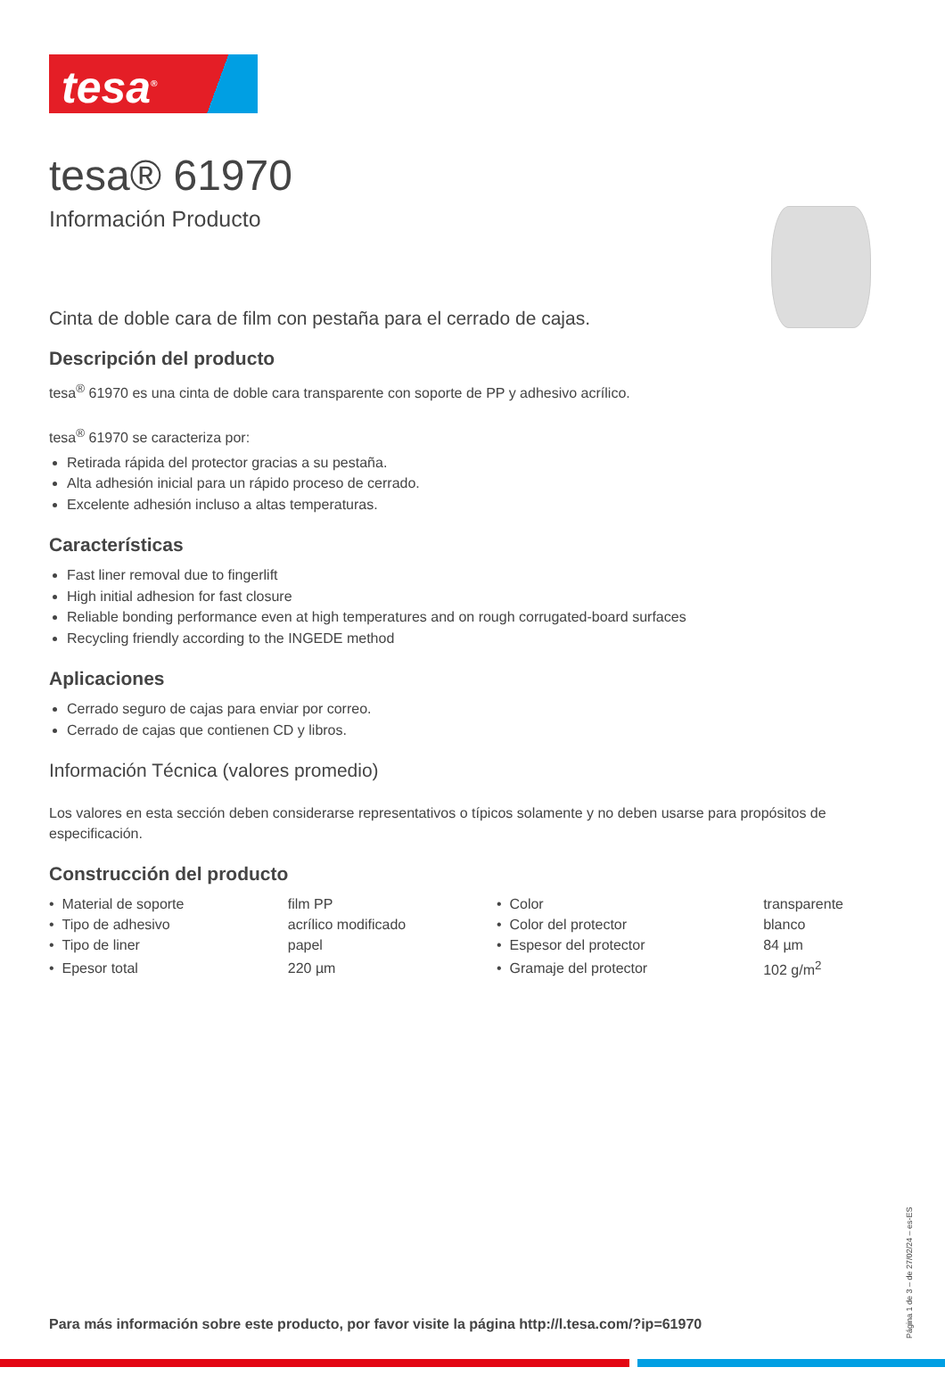tesa<sup>®</sup>
tesa® 61970
Información Producto
Cinta de doble cara de film con pestaña para el cerrado de cajas.
Descripción del producto
tesa<sup>®</sup> 61970 es una cinta de doble cara transparente con soporte de PP y adhesivo acrílico.
tesa<sup>®</sup> 61970 se caracteriza por:
Retirada rápida del protector gracias a su pestaña.
Alta adhesión inicial para un rápido proceso de cerrado.
Excelente adhesión incluso a altas temperaturas.
Características
Fast liner removal due to fingerlift
High initial adhesion for fast closure
Reliable bonding performance even at high temperatures and on rough corrugated-board surfaces
Recycling friendly according to the INGEDE method
Aplicaciones
Cerrado seguro de cajas para enviar por correo.
Cerrado de cajas que contienen CD y libros.
Información Técnica (valores promedio)
Los valores en esta sección deben considerarse representativos o típicos solamente y no deben usarse para propósitos de especificación.
Construcción del producto
| • Material de soporte | film PP | • Color | transparente |
| • Tipo de adhesivo | acrílico modificado | • Color del protector | blanco |
| • Tipo de liner | papel | • Espesor del protector | 84 µm |
| • Epesor total | 220 µm | • Gramaje del protector | 102 g/m<sup>2</sup> |
Para más información sobre este producto, por favor visite la página http://l.tesa.com/?ip=61970
Página 1 de 3 – de 27/02/24 – es-ES